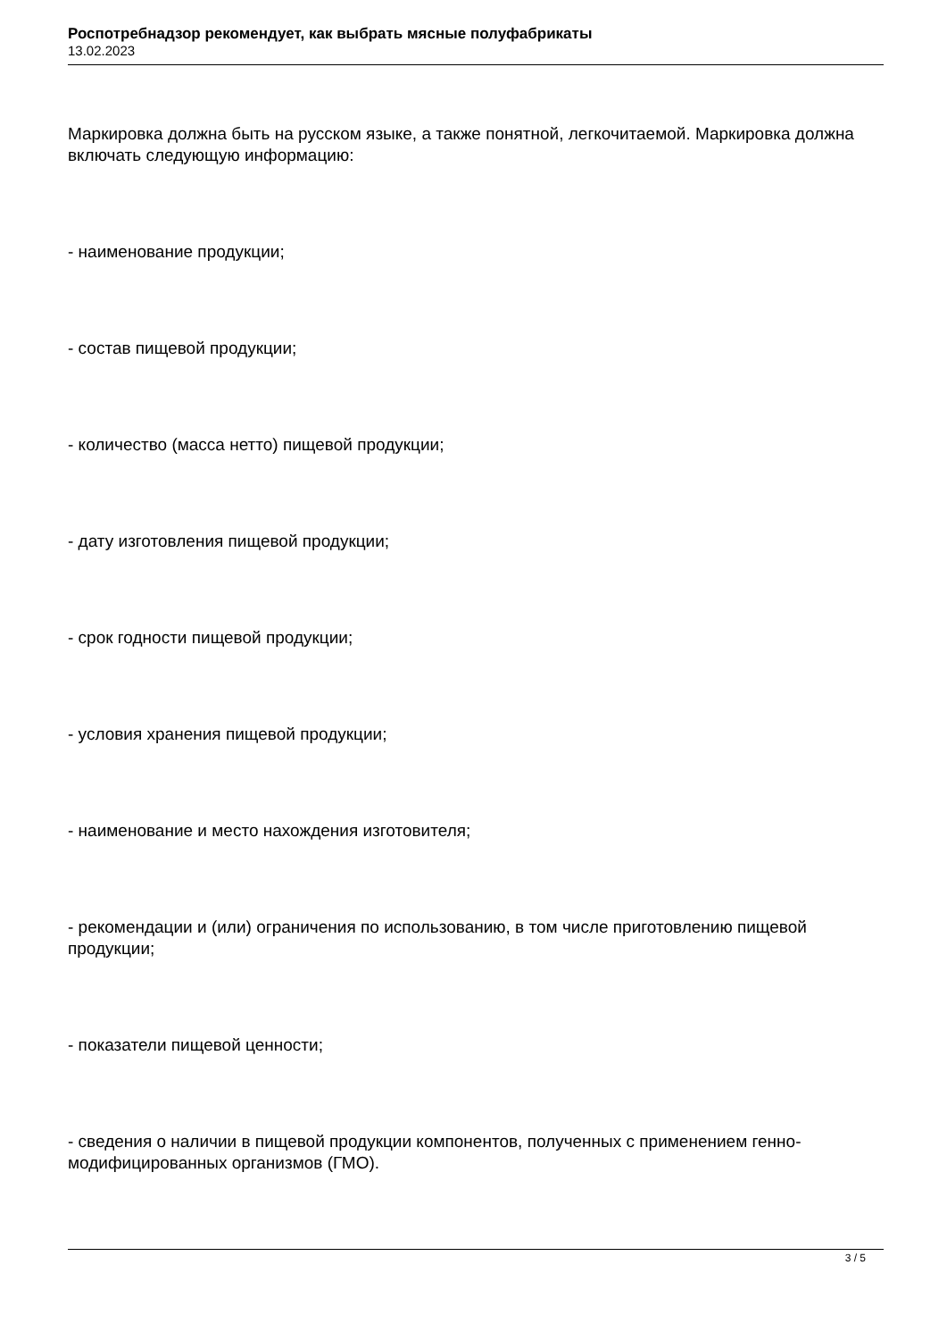Роспотребнадзор рекомендует, как выбрать мясные полуфабрикаты
13.02.2023
Маркировка должна быть на русском языке, а также понятной, легкочитаемой. Маркировка должна включать следующую информацию:
- наименование продукции;
- состав пищевой продукции;
- количество (масса нетто) пищевой продукции;
- дату изготовления пищевой продукции;
- срок годности пищевой продукции;
- условия хранения пищевой продукции;
- наименование и место нахождения изготовителя;
- рекомендации и (или) ограничения по использованию, в том числе приготовлению пищевой продукции;
- показатели пищевой ценности;
- сведения о наличии в пищевой продукции компонентов, полученных с применением генно-модифицированных организмов (ГМО).
3 / 5